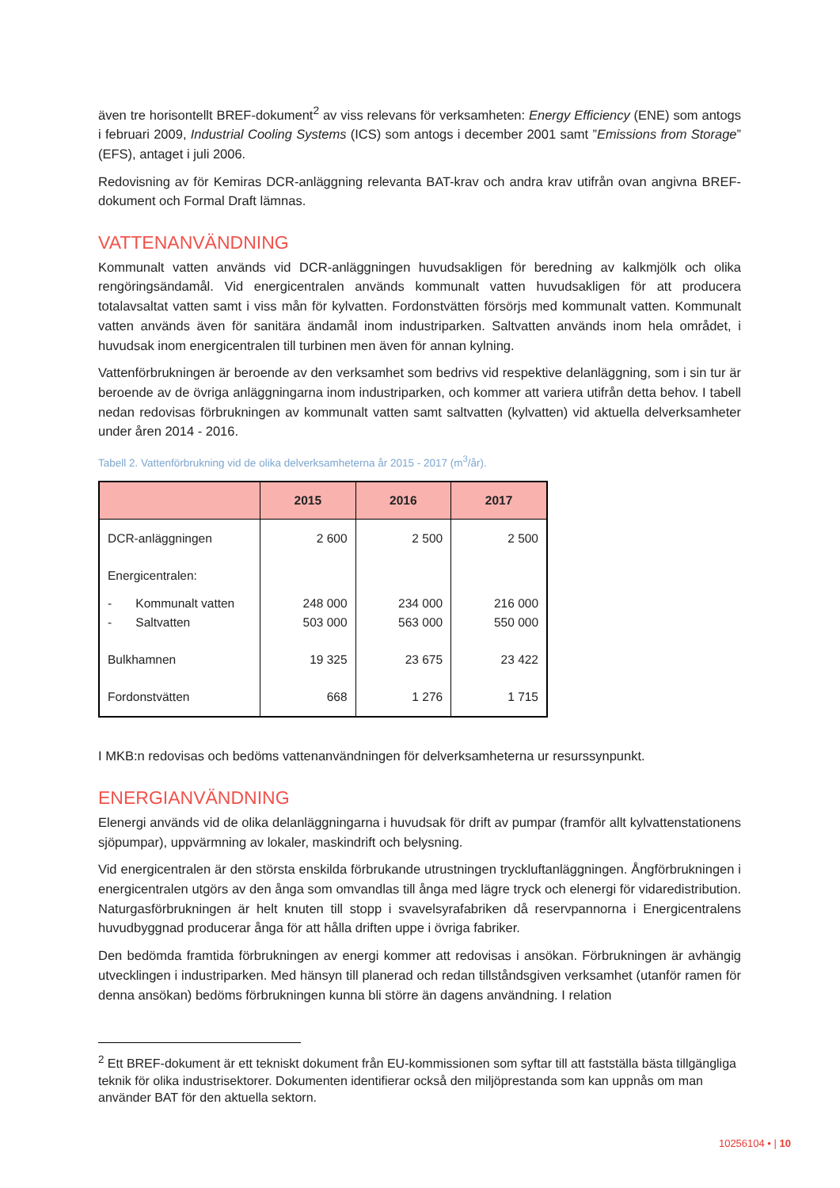även tre horisontellt BREF-dokument<sup>2</sup> av viss relevans för verksamheten: Energy Efficiency (ENE) som antogs i februari 2009, Industrial Cooling Systems (ICS) som antogs i december 2001 samt ”Emissions from Storage” (EFS), antaget i juli 2006.
Redovisning av för Kemiras DCR-anläggning relevanta BAT-krav och andra krav utifrån ovan angivna BREF-dokument och Formal Draft lämnas.
VATTENANVÄNDNING
Kommunalt vatten används vid DCR-anläggningen huvudsakligen för beredning av kalkmjölk och olika rengöringsändamål. Vid energicentralen används kommunalt vatten huvudsakligen för att producera totalavsaltat vatten samt i viss mån för kylvatten. Fordonstvätten försörjs med kommunalt vatten. Kommunalt vatten används även för sanitära ändamål inom industriparken. Saltvatten används inom hela området, i huvudsak inom energicentralen till turbinen men även för annan kylning.
Vattenförbrukningen är beroende av den verksamhet som bedrivs vid respektive delanläggning, som i sin tur är beroende av de övriga anläggningarna inom industriparken, och kommer att variera utifrån detta behov. I tabell nedan redovisas förbrukningen av kommunalt vatten samt saltvatten (kylvatten) vid aktuella delverksamheter under åren 2014 - 2016.
Tabell 2. Vattenförbrukning vid de olika delverksamheterna år 2015 - 2017 (m<sup>3</sup>/år).
| | 2015 | 2016 | 2017 |
| --- | --- | --- | --- |
| DCR-anläggningen | 2 600 | 2 500 | 2 500 |
| Energicentralen: | | | |
| - Kommunalt vatten - Saltvatten | 248 000 503 000 | 234 000 563 000 | 216 000 550 000 |
| Bulkhamnen | 19 325 | 23 675 | 23 422 |
| Fordonstvätten | 668 | 1 276 | 1 715 |
I MKB:n redovisas och bedöms vattenanvändningen för delverksamheterna ur resurssynpunkt.
ENERGIANVÄNDNING
Elenergi används vid de olika delanläggningarna i huvudsak för drift av pumpar (framför allt kylvattenstationens sjöpumpar), uppvärmning av lokaler, maskindrift och belysning.
Vid energicentralen är den största enskilda förbrukande utrustningen tryckluftanläggningen. Ångförbrukningen i energicentralen utgörs av den ånga som omvandlas till ånga med lägre tryck och elenergi för vidaredistribution. Naturgasförbrukningen är helt knuten till stopp i svavelsyrafabriken då reservpannorna i Energicentralens huvudbyggnad producerar ånga för att hålla driften uppe i övriga fabriker.
Den bedömda framtida förbrukningen av energi kommer att redovisas i ansökan. Förbrukningen är avhängig utvecklingen i industriparken. Med hänsyn till planerad och redan tillståndsgiven verksamhet (utanför ramen för denna ansökan) bedöms förbrukningen kunna bli större än dagens användning. I relation
<sup>2</sup> Ett BREF-dokument är ett tekniskt dokument från EU-kommissionen som syftar till att fastställa bästa tillgängliga teknik för olika industrisektorer. Dokumenten identifierar också den miljöprestanda som kan uppnås om man använder BAT för den aktuella sektorn.
10256104 • | 10